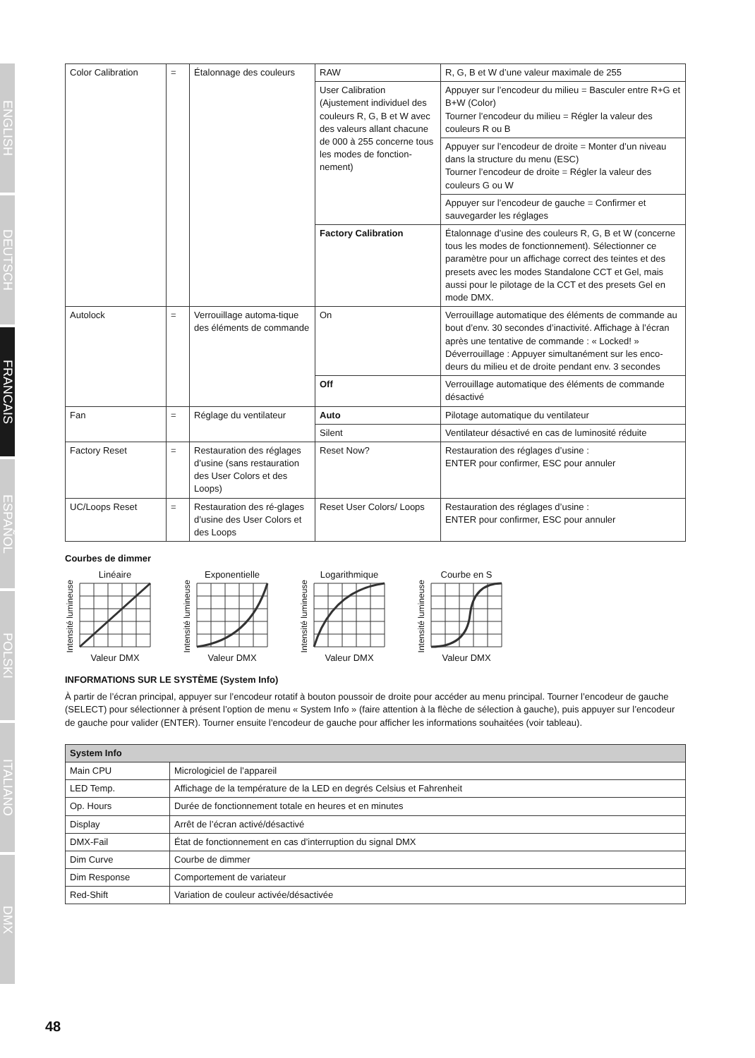ENGLISH
DEUTSCH
FRANCAIS
ESPAÑOL
POLSKI
ITALIANO
DMX
| Color Calibration | = | Étalonnage des couleurs | RAW | R, G, B et W d’une valeur maximale de 255 |
| | | | User Calibration (Ajustement individuel des couleurs R, G, B et W avec des valeurs allant chacune de 000 à 255 concerne tous les modes de fonction-nement) | Appuyer sur l’encodeur du milieu = Basculer entre R+G et B+W (Color) Tourner l’encodeur du milieu = Régler la valeur des couleurs R ou B |
| | | | | Appuyer sur l’encodeur de droite = Monter d’un niveau dans la structure du menu (ESC) Tourner l’encodeur de droite = Régler la valeur des couleurs G ou W |
| | | | | Appuyer sur l’encodeur de gauche = Confirmer et sauvegarder les réglages |
| | | | Factory Calibration | Étalonnage d’usine des couleurs R, G, B et W (concerne tous les modes de fonctionnement). Sélectionner ce paramètre pour un affichage correct des teintes et des presets avec les modes Standalone CCT et Gel, mais aussi pour le pilotage de la CCT et des presets Gel en mode DMX. |
| Autolock | = | Verrouillage automa-tique des éléments de commande | On | Verrouillage automatique des éléments de commande au bout d’env. 30 secondes d’inactivité. Affichage à l’écran après une tentative de commande : « Locked! » Déverrouillage : Appuyer simultanément sur les enco-deurs du milieu et de droite pendant env. 3 secondes |
| | | | Off | Verrouillage automatique des éléments de commande désactivé |
| Fan | = | Réglage du ventilateur | Auto | Pilotage automatique du ventilateur |
| | | | Silent | Ventilateur désactivé en cas de luminosité réduite |
| Factory Reset | = | Restauration des réglages d’usine (sans restauration des User Colors et des Loops) | Reset Now? | Restauration des réglages d’usine : ENTER pour confirmer, ESC pour annuler |
| UC/Loops Reset | = | Restauration des ré-glages d’usine des User Colors et des Loops | Reset User Colors/ Loops | Restauration des réglages d’usine : ENTER pour confirmer, ESC pour annuler |
Courbes de dimmer
Intensité lumineuse
Linéaire
Valeur DMX
Intensité lumineuse
Exponentielle
Valeur DMX
Intensité lumineuse
Logarithmique
Valeur DMX
Intensité lumineuse
Courbe en S
Valeur DMX
INFORMATIONS SUR LE SYSTÈME (System Info)
À partir de l’écran principal, appuyer sur l’encodeur rotatif à bouton poussoir de droite pour accéder au menu principal. Tourner l’encodeur de gauche (SELECT) pour sélectionner à présent l’option de menu « System Info » (faire attention à la flèche de sélection à gauche), puis appuyer sur l’encodeur de gauche pour valider (ENTER). Tourner ensuite l’encodeur de gauche pour afficher les informations souhaitées (voir tableau).
| System Info | |
| --- | --- |
| Main CPU | Micrologiciel de l’appareil |
| LED Temp. | Affichage de la température de la LED en degrés Celsius et Fahrenheit |
| Op. Hours | Durée de fonctionnement totale en heures et en minutes |
| Display | Arrêt de l’écran activé/désactivé |
| DMX-Fail | État de fonctionnement en cas d’interruption du signal DMX |
| Dim Curve | Courbe de dimmer |
| Dim Response | Comportement de variateur |
| Red-Shift | Variation de couleur activée/désactivée |
48